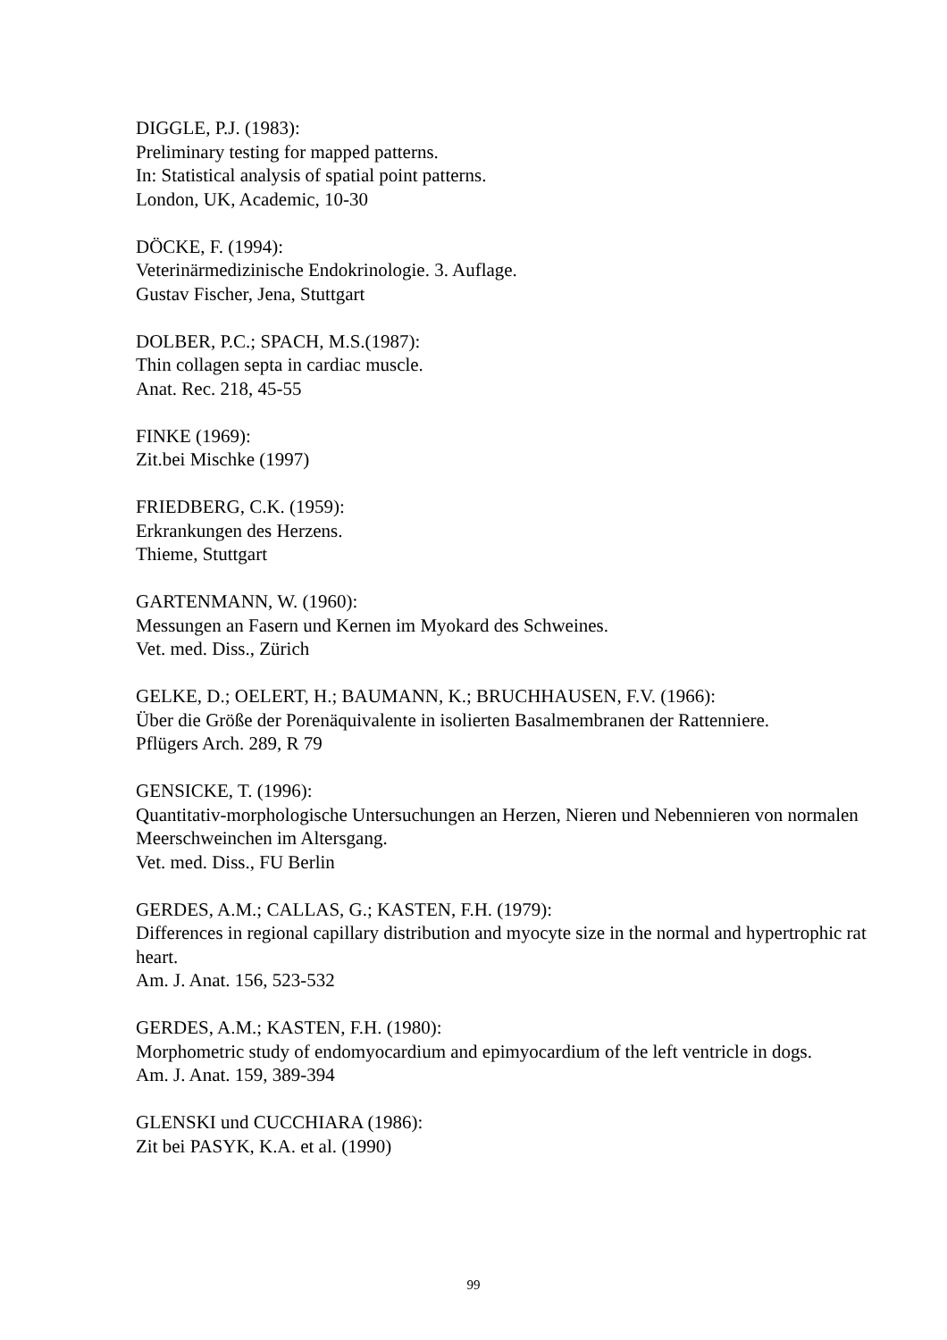DIGGLE, P.J. (1983):
Preliminary testing for mapped patterns.
In: Statistical analysis of spatial point patterns.
London, UK, Academic, 10-30
DÖCKE, F. (1994):
Veterinärmedizinische Endokrinologie. 3. Auflage.
Gustav Fischer, Jena, Stuttgart
DOLBER, P.C.; SPACH, M.S.(1987):
Thin collagen septa in cardiac muscle.
Anat. Rec. 218, 45-55
FINKE (1969):
Zit.bei Mischke (1997)
FRIEDBERG, C.K. (1959):
Erkrankungen des Herzens.
Thieme, Stuttgart
GARTENMANN, W. (1960):
Messungen an Fasern und Kernen im Myokard des Schweines.
Vet. med. Diss., Zürich
GELKE, D.; OELERT, H.; BAUMANN, K.; BRUCHHAUSEN, F.V. (1966):
Über die Größe der Porenäquivalente in isolierten Basalmembranen der Rattenniere.
Pflügers Arch. 289, R 79
GENSICKE, T. (1996):
Quantitativ-morphologische Untersuchungen an Herzen, Nieren und Nebennieren von normalen Meerschweinchen im Altersgang.
Vet. med. Diss., FU Berlin
GERDES, A.M.; CALLAS, G.; KASTEN, F.H. (1979):
Differences in regional capillary distribution and myocyte size in the normal and hypertrophic rat heart.
Am. J. Anat. 156, 523-532
GERDES, A.M.; KASTEN, F.H. (1980):
Morphometric study of endomyocardium and epimyocardium of the left ventricle in dogs.
Am. J. Anat. 159, 389-394
GLENSKI und CUCCHIARA (1986):
Zit bei PASYK, K.A. et al. (1990)
99